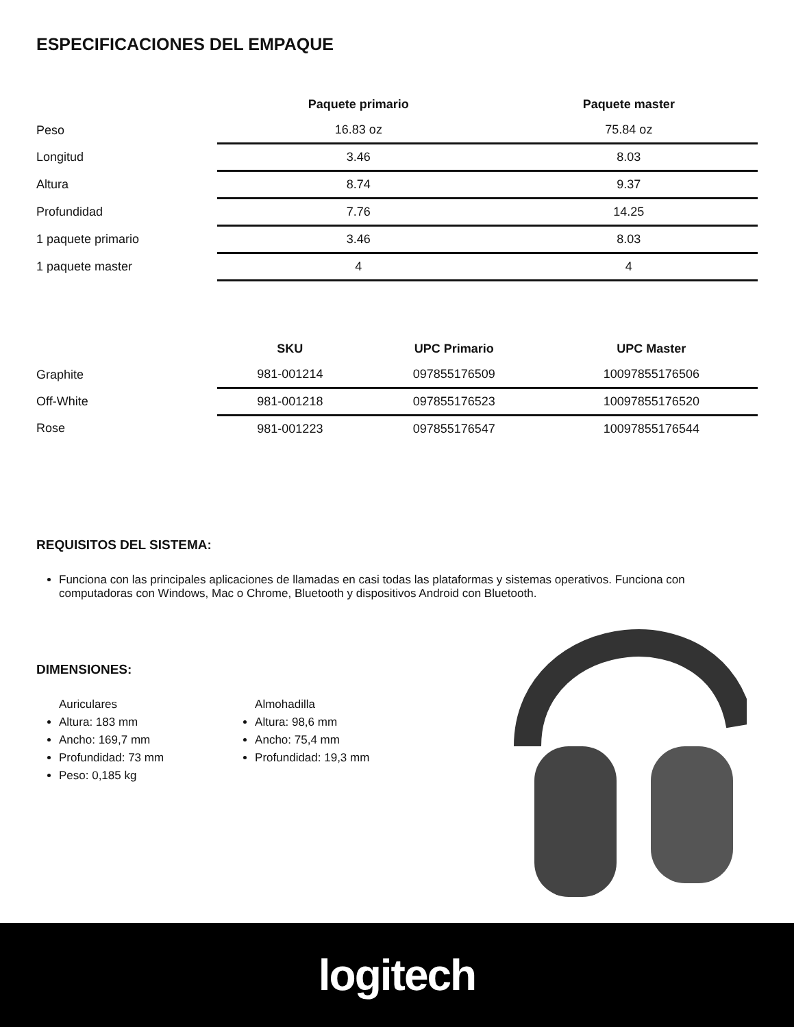ESPECIFICACIONES DEL EMPAQUE
| | Paquete primario | Paquete master |
| --- | --- | --- |
| Peso | 16.83 oz | 75.84 oz |
| Longitud | 3.46 | 8.03 |
| Altura | 8.74 | 9.37 |
| Profundidad | 7.76 | 14.25 |
| 1 paquete primario | 3.46 | 8.03 |
| 1 paquete master | 4 | 4 |
| | SKU | UPC Primario | UPC Master |
| --- | --- | --- | --- |
| Graphite | 981-001214 | 097855176509 | 10097855176506 |
| Off-White | 981-001218 | 097855176523 | 10097855176520 |
| Rose | 981-001223 | 097855176547 | 10097855176544 |
REQUISITOS DEL SISTEMA:
Funciona con las principales aplicaciones de llamadas en casi todas las plataformas y sistemas operativos. Funciona con computadoras con Windows, Mac o Chrome, Bluetooth y dispositivos Android con Bluetooth.
DIMENSIONES:
Auriculares
Altura: 183 mm
Ancho: 169,7 mm
Profundidad: 73 mm
Peso: 0,185 kg
Almohadilla
Altura: 98,6 mm
Ancho: 75,4 mm
Profundidad: 19,3 mm
logitech